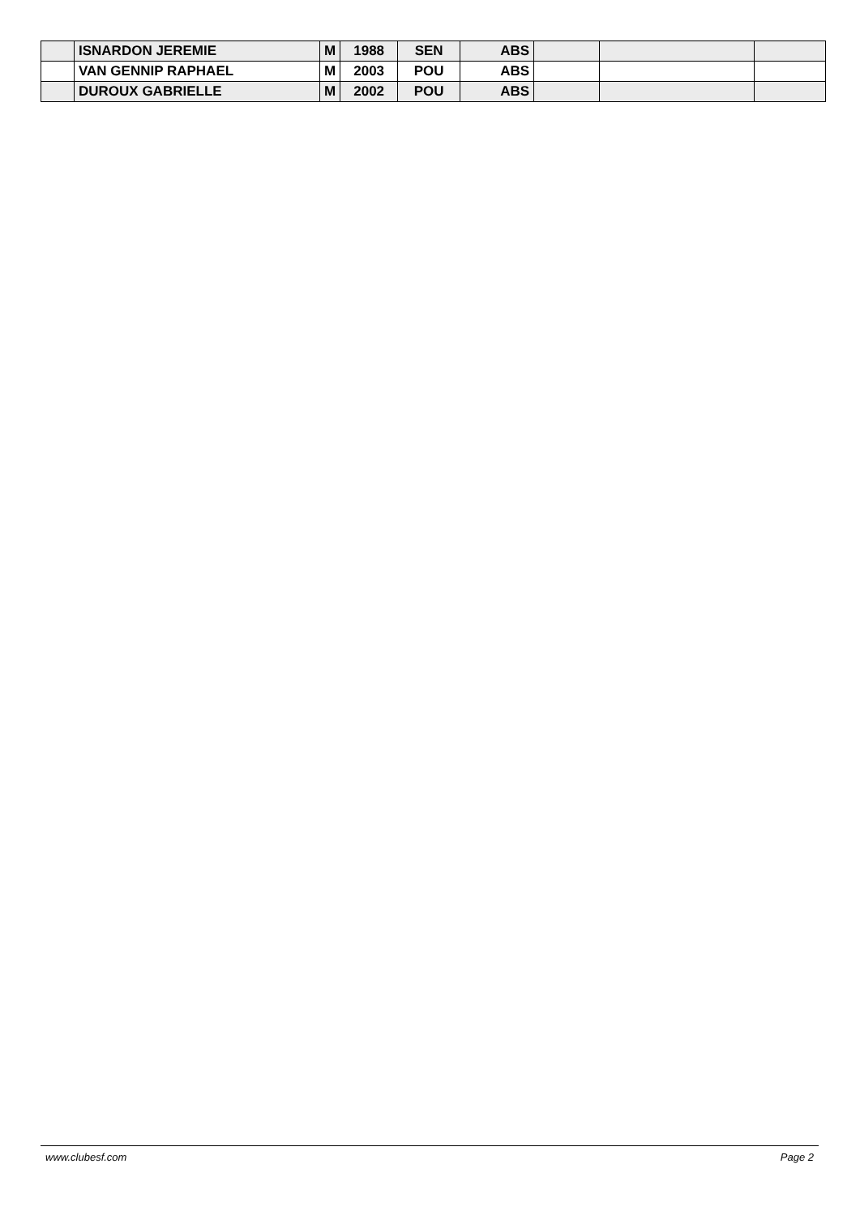| | ISNARDON JEREMIE | M | 1988 | SEN | ABS | | | |
| | VAN GENNIP RAPHAEL | M | 2003 | POU | ABS | | | |
| | DUROUX GABRIELLE | M | 2002 | POU | ABS | | | |
www.clubesf.com Page 2